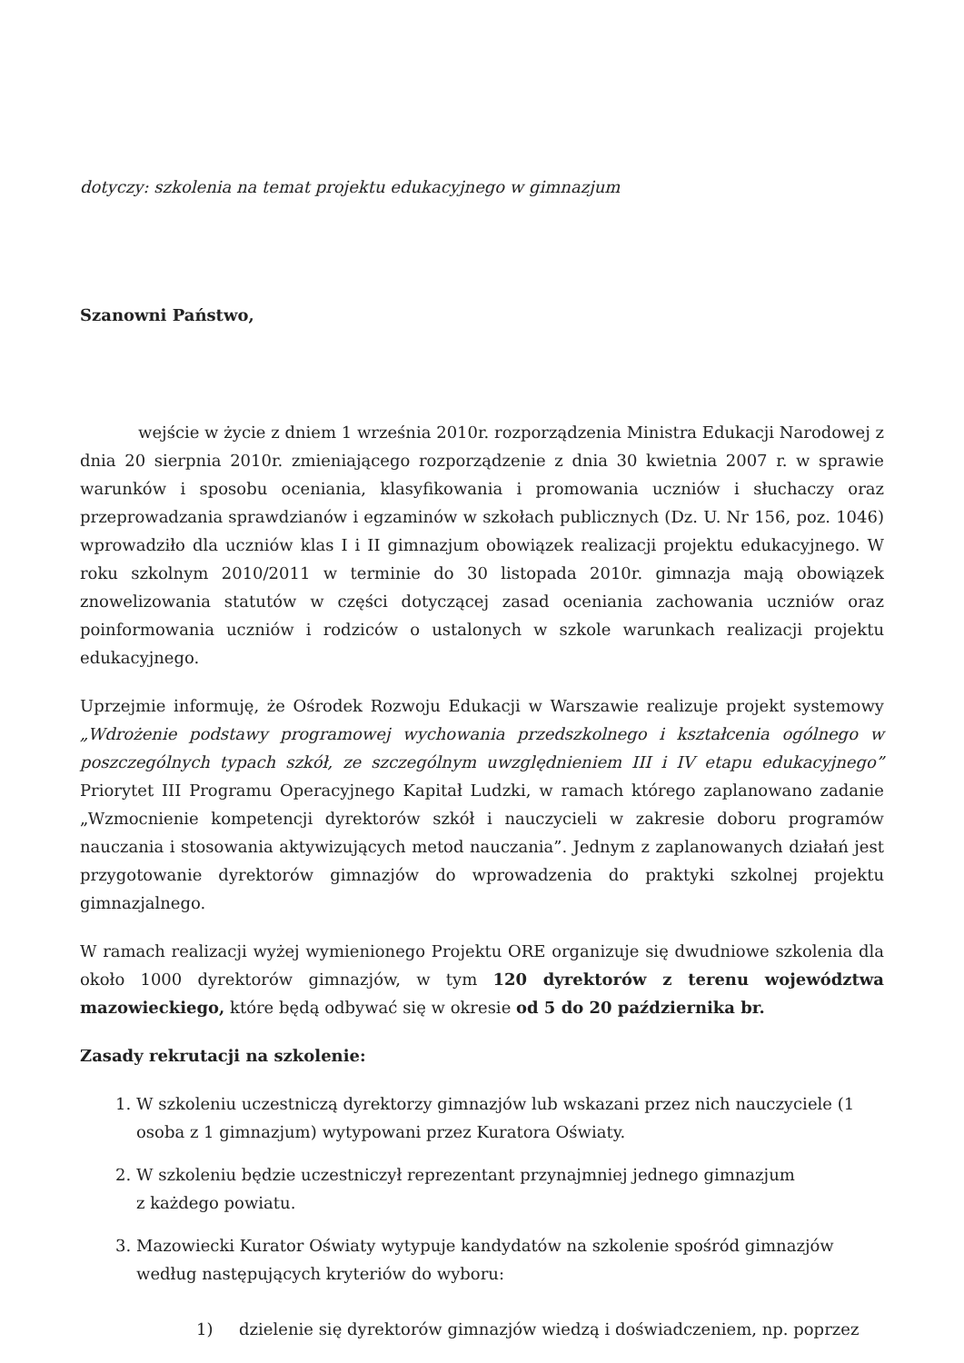dotyczy: szkolenia na temat projektu edukacyjnego w gimnazjum
Szanowni Państwo,
wejście w życie z dniem 1 września 2010r. rozporządzenia Ministra Edukacji Narodowej z dnia 20 sierpnia 2010r. zmieniającego rozporządzenie z dnia 30 kwietnia 2007 r. w sprawie warunków i sposobu oceniania, klasyfikowania i promowania uczniów i słuchaczy oraz przeprowadzania sprawdzianów i egzaminów w szkołach publicznych (Dz. U. Nr 156, poz. 1046) wprowadziło dla uczniów klas I i II gimnazjum obowiązek realizacji projektu edukacyjnego. W roku szkolnym 2010/2011 w terminie do 30 listopada 2010r. gimnazja mają obowiązek znowelizowania statutów w części dotyczącej zasad oceniania zachowania uczniów oraz poinformowania uczniów i rodziców o ustalonych w szkole warunkach realizacji projektu edukacyjnego.
Uprzejmie informuję, że Ośrodek Rozwoju Edukacji w Warszawie realizuje projekt systemowy „Wdrożenie podstawy programowej wychowania przedszkolnego i kształcenia ogólnego w poszczególnych typach szkół, ze szczególnym uwzględnieniem III i IV etapu edukacyjnego” Priorytet III Programu Operacyjnego Kapitał Ludzki, w ramach którego zaplanowano zadanie „Wzmocnienie kompetencji dyrektorów szkół i nauczycieli w zakresie doboru programów nauczania i stosowania aktywizujących metod nauczania”. Jednym z zaplanowanych działań jest przygotowanie dyrektorów gimnazjów do wprowadzenia do praktyki szkolnej projektu gimnazjalnego.
W ramach realizacji wyżej wymienionego Projektu ORE organizuje się dwudniowe szkolenia dla około 1000 dyrektorów gimnazjów, w tym 120 dyrektorów z terenu województwa mazowieckiego, które będą odbywać się w okresie od 5 do 20 października br.
Zasady rekrutacji na szkolenie:
1. W szkoleniu uczestniczą dyrektorzy gimnazjów lub wskazani przez nich nauczyciele (1 osoba z 1 gimnazjum) wytypowani przez Kuratora Oświaty.
2. W szkoleniu będzie uczestniczył reprezentant przynajmniej jednego gimnazjum
z każdego powiatu.
3. Mazowiecki Kurator Oświaty wytypuje kandydatów na szkolenie spośród gimnazjów według następujących kryteriów do wyboru:
1) dzielenie się dyrektorów gimnazjów wiedzą i doświadczeniem, np. poprzez